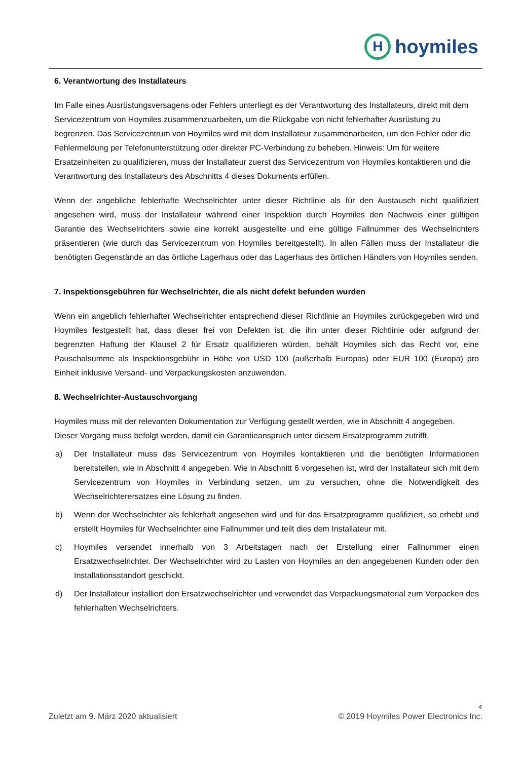H
hoymiles
6. Verantwortung des Installateurs
Im Falle eines Ausrüstungsversagens oder Fehlers unterliegt es der Verantwortung des Installateurs, direkt mit dem Servicezentrum von Hoymiles zusammenzuarbeiten, um die Rückgabe von nicht fehlerhafter Ausrüstung zu begrenzen. Das Servicezentrum von Hoymiles wird mit dem Installateur zusammenarbeiten, um den Fehler oder die Fehlermeldung per Telefonunterstützung oder direkter PC-Verbindung zu beheben. Hinweis: Um für weitere Ersatzeinheiten zu qualifizieren, muss der Installateur zuerst das Servicezentrum von Hoymiles kontaktieren und die Verantwortung des Installateurs des Abschnitts 4 dieses Dokuments erfüllen.
Wenn der angebliche fehlerhafte Wechselrichter unter dieser Richtlinie als für den Austausch nicht qualifiziert angesehen wird, muss der Installateur während einer Inspektion durch Hoymiles den Nachweis einer gültigen Garantie des Wechselrichters sowie eine korrekt ausgestellte und eine gültige Fallnummer des Wechselrichters präsentieren (wie durch das Servicezentrum von Hoymiles bereitgestellt). In allen Fällen muss der Installateur die benötigten Gegenstände an das örtliche Lagerhaus oder das Lagerhaus des örtlichen Händlers von Hoymiles senden.
7. Inspektionsgebühren für Wechselrichter, die als nicht defekt befunden wurden
Wenn ein angeblich fehlerhafter Wechselrichter entsprechend dieser Richtlinie an Hoymiles zurückgegeben wird und Hoymiles festgestellt hat, dass dieser frei von Defekten ist, die ihn unter dieser Richtlinie oder aufgrund der begrenzten Haftung der Klausel 2 für Ersatz qualifizieren würden, behält Hoymiles sich das Recht vor, eine Pauschalsumme als Inspektionsgebühr in Höhe von USD 100 (außerhalb Europas) oder EUR 100 (Europa) pro Einheit inklusive Versand- und Verpackungskosten anzuwenden.
8. Wechselrichter-Austauschvorgang
Hoymiles muss mit der relevanten Dokumentation zur Verfügung gestellt werden, wie in Abschnitt 4 angegeben. Dieser Vorgang muss befolgt werden, damit ein Garantieanspruch unter diesem Ersatzprogramm zutrifft.
a) Der Installateur muss das Servicezentrum von Hoymiles kontaktieren und die benötigten Informationen bereitstellen, wie in Abschnitt 4 angegeben. Wie in Abschnitt 6 vorgesehen ist, wird der Installateur sich mit dem Servicezentrum von Hoymiles in Verbindung setzen, um zu versuchen, ohne die Notwendigkeit des Wechselrichterersatzes eine Lösung zu finden.
b) Wenn der Wechselrichter als fehlerhaft angesehen wird und für das Ersatzprogramm qualifiziert, so erhebt und erstellt Hoymiles für Wechselrichter eine Fallnummer und teilt dies dem Installateur mit.
c) Hoymiles versendet innerhalb von 3 Arbeitstagen nach der Erstellung einer Fallnummer einen Ersatzwechselrichter. Der Wechselrichter wird zu Lasten von Hoymiles an den angegebenen Kunden oder den Installationsstandort geschickt.
d) Der Installateur installiert den Ersatzwechselrichter und verwendet das Verpackungsmaterial zum Verpacken des fehlerhaften Wechselrichters.
4
Zuletzt am 9. März 2020 aktualisiert © 2019 Hoymiles Power Electronics Inc.